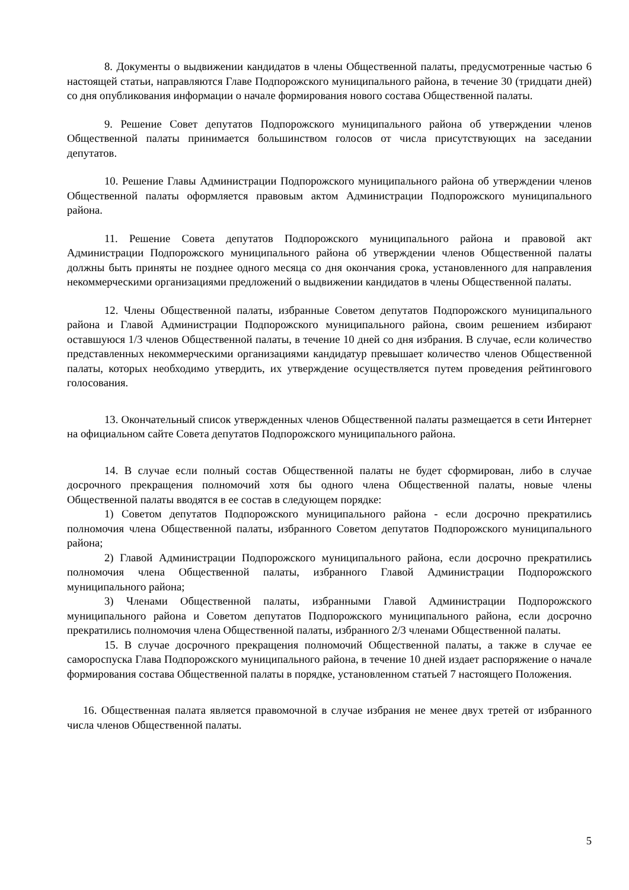8. Документы о выдвижении кандидатов в члены Общественной палаты, предусмотренные частью 6 настоящей статьи, направляются Главе Подпорожского муниципального района, в течение 30 (тридцати дней) со дня опубликования информации о начале формирования нового состава Общественной палаты.
9. Решение Совет депутатов Подпорожского муниципального района об утверждении членов Общественной палаты принимается большинством голосов от числа присутствующих на заседании депутатов.
10. Решение Главы Администрации Подпорожского муниципального района об утверждении членов Общественной палаты оформляется правовым актом Администрации Подпорожского муниципального района.
11. Решение Совета депутатов Подпорожского муниципального района и правовой акт Администрации Подпорожского муниципального района об утверждении членов Общественной палаты должны быть приняты не позднее одного месяца со дня окончания срока, установленного для направления некоммерческими организациями предложений о выдвижении кандидатов в члены Общественной палаты.
12. Члены Общественной палаты, избранные Советом депутатов Подпорожского муниципального района и Главой Администрации Подпорожского муниципального района, своим решением избирают оставшуюся 1/3 членов Общественной палаты, в течение 10 дней со дня избрания. В случае, если количество представленных некоммерческими организациями кандидатур превышает количество членов Общественной палаты, которых необходимо утвердить, их утверждение осуществляется путем проведения рейтингового голосования.
13. Окончательный список утвержденных членов Общественной палаты размещается в сети Интернет на официальном сайте Совета депутатов Подпорожского муниципального района.
14. В случае если полный состав Общественной палаты не будет сформирован, либо в случае досрочного прекращения полномочий хотя бы одного члена Общественной палаты, новые члены Общественной палаты вводятся в ее состав в следующем порядке:
1) Советом депутатов Подпорожского муниципального района - если досрочно прекратились полномочия члена Общественной палаты, избранного Советом депутатов Подпорожского муниципального района;
2) Главой Администрации Подпорожского муниципального района, если досрочно прекратились полномочия члена Общественной палаты, избранного Главой Администрации Подпорожского муниципального района;
3) Членами Общественной палаты, избранными Главой Администрации Подпорожского муниципального района и Советом депутатов Подпорожского муниципального района, если досрочно прекратились полномочия члена Общественной палаты, избранного 2/3 членами Общественной палаты.
15. В случае досрочного прекращения полномочий Общественной палаты, а также в случае ее самороспуска Глава Подпорожского муниципального района, в течение 10 дней издает распоряжение о начале формирования состава Общественной палаты в порядке, установленном статьей 7 настоящего Положения.
16. Общественная палата является правомочной в случае избрания не менее двух третей от избранного числа членов Общественной палаты.
5